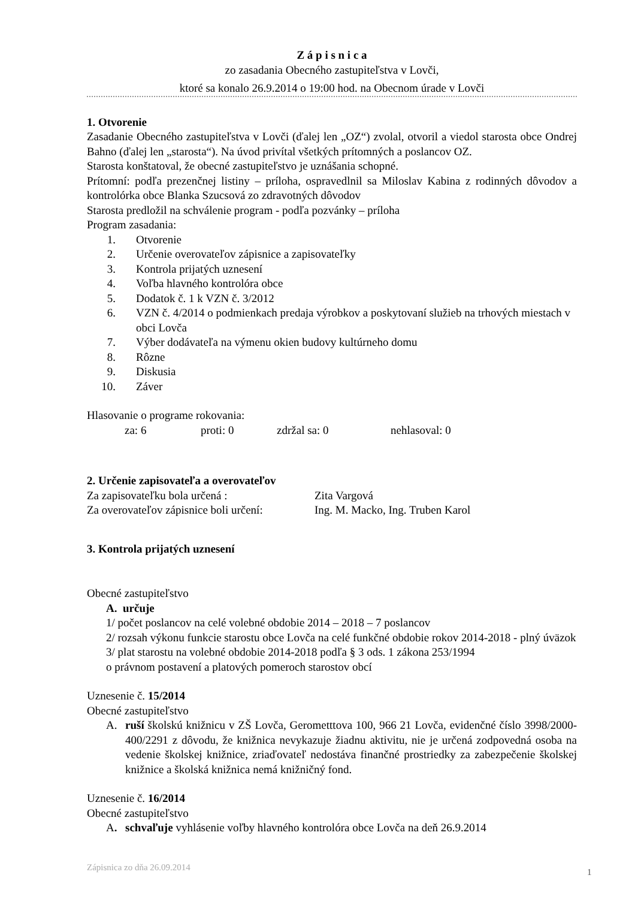Z á p i s n i c a
zo zasadania Obecného zastupiteľstva v Lovči,
ktoré sa konalo 26.9.2014 o 19:00 hod. na Obecnom úrade v Lovči
1. Otvorenie
Zasadanie Obecného zastupiteľstva v Lovči (ďalej len „OZ“) zvolal, otvoril a viedol starosta obce Ondrej Bahno (ďalej len „starosta“). Na úvod privítal všetkých prítomných a poslancov OZ.
Starosta konštatoval, že obecné zastupiteľstvo je uznášania schopné.
Prítomní: podľa prezenčnej listiny – príloha, ospravedlnil sa Miloslav Kabina z rodinných dôvodov a kontrolórka obce Blanka Szucsová zo zdravotných dôvodov
Starosta predložil na schválenie program - podľa pozvánky – príloha
Program zasadania:
1. Otvorenie
2. Určenie overovateľov zápisnice a zapisovateľky
3. Kontrola prijatých uznesení
4. Voľba hlavného kontrolóra obce
5. Dodatok č. 1 k VZN č. 3/2012
6. VZN č. 4/2014 o podmienkach predaja výrobkov a poskytovaní služieb na trhových miestach v obci Lovča
7. Výber dodávateľa na výmenu okien budovy kultúrneho domu
8. Rôzne
9. Diskusia
10. Záver
Hlasovanie o programe rokovania:
za: 6 proti: 0 zdržal sa: 0 nehlasoval: 0
2. Určenie zapisovateľa a overovateľov
Za zapisovateľku bola určená : Zita Vargová
Za overovateľov zápisnice boli určení: Ing. M. Macko, Ing. Truben Karol
3. Kontrola prijatých uznesení
Obecné zastupiteľstvo
A. určuje
1/ počet poslancov na celé volebné obdobie 2014 – 2018 – 7 poslancov
2/ rozsah výkonu funkcie starostu obce Lovča na celé funkčné obdobie rokov 2014-2018 - plný úväzok
3/ plat starostu na volebné obdobie 2014-2018 podľa § 3 ods. 1 zákona 253/1994
o právnom postavení a platových pomeroch starostov obcí
Uznesenie č. 15/2014
Obecné zastupiteľstvo
A. ruší školskú knižnicu v ZŠ Lovča, Gerometttova 100, 966 21 Lovča, evidenčné číslo 3998/2000-400/2291 z dôvodu, že knižnica nevykazuje žiadnu aktivitu, nie je určená zodpovedná osoba na vedenie školskej knižnice, zriaďovateľ nedostáva finančné prostriedky za zabezpečenie školskej knižnice a školská knižnica nemá knižničný fond.
Uznesenie č. 16/2014
Obecné zastupiteľstvo
A. schvaľuje vyhlásenie voľby hlavného kontrolóra obce Lovča na deň 26.9.2014
Zápisnica zo dňa 26.09.2014 1